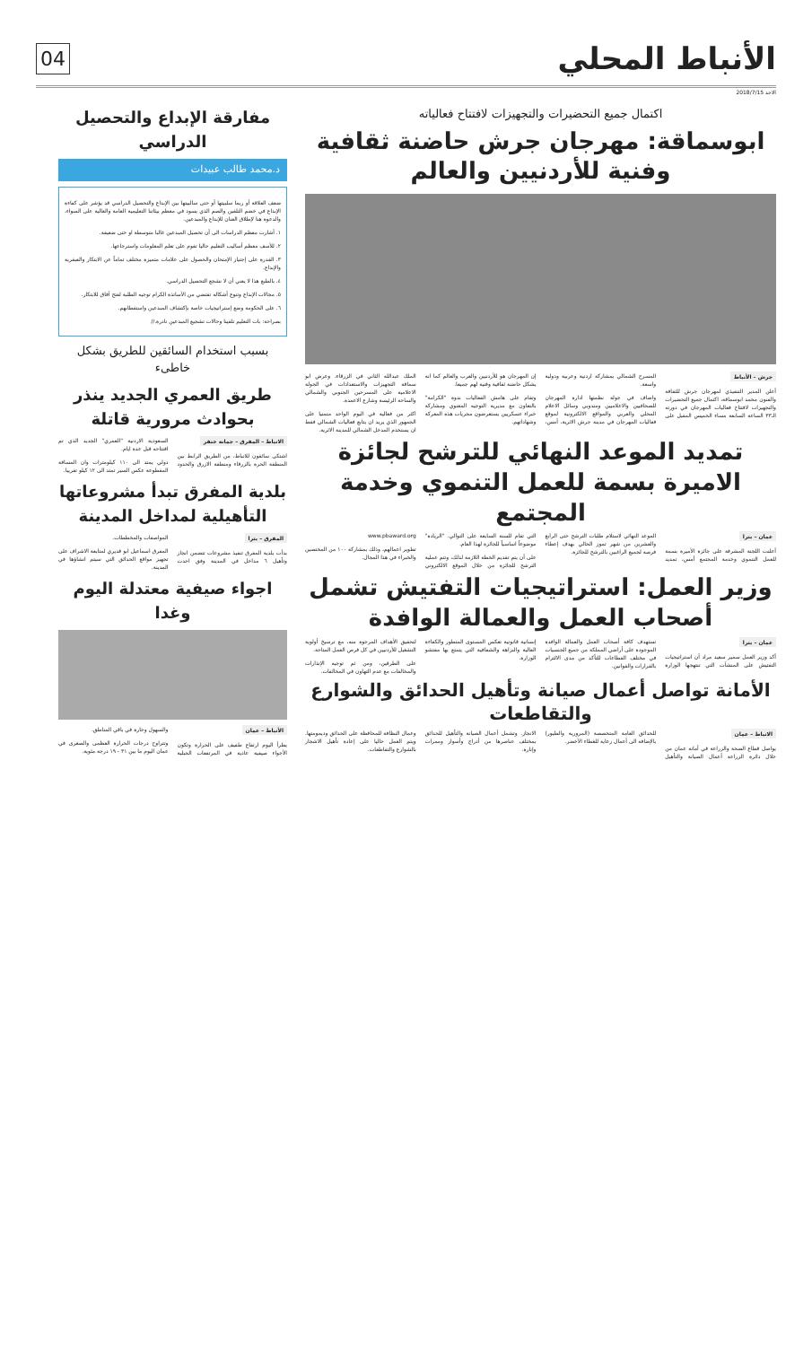الأنباط المحلي
04
الاحد 2018/7/15
اكتمال جميع التحضيرات والتجهيزات لافتتاح فعالياته
ابوسماقة: مهرجان جرش حاضنة ثقافية وفنية للأردنيين والعالم
جرش – الأنباط
أعلن المدير التنفيذي لمهرجان جرش للثقافة والفنون محمد ابوسماقة، اكتمال جميع التحضيرات والتجهيزات لافتتاح فعاليات المهرجان في دورته الـ٣٣ الساعة السابعة مساء الخميس المقبل على المسرح الشمالي بمشاركة اردنية وعربية ودولية واسعة.
واضاف في جولة نظمتها ادارة المهرجان للصحافيين والاعلاميين ومندوبي وسائل الاعلام المحلي والعربي والمواقع الالكترونية لموقع فعاليات المهرجان في مدينة جرش الاثرية، أمس، إن المهرجان هو للأردنيين والعرب والعالم كما انه يشكل حاضنة ثقافية وفنية لهم جميعا.
وتقام على هامش الفعاليات ندوة "الكرامة" بالتعاون مع مديرية التوجيه المعنوي ومشاركة خبراء عسكريين يستعرضون مجريات هذه المعركة وشهاداتهم.
الملك عبدالله الثاني في الزرقاء، وعرض ابو سماقة التجهيزات والاستعدادات في الجولة الاعلامية على المسرحين الجنوبي والشمالي والساحة الرئيسة وشارع الاعمدة.
اكثر من فعالية في اليوم الواحد متمنيا على الجمهور الذي يريد ان يتابع فعاليات الشمالي فقط ان يستخدم المدخل الشمالي للمدينة الاثرية.
تمديد الموعد النهائي للترشح لجائزة الاميرة بسمة للعمل التنموي وخدمة المجتمع
عمان – بترا
أعلنت اللجنة المشرفة على جائزة الأميرة بسمة للعمل التنموي وخدمة المجتمع أمس، تمديد الموعد النهائي لاستلام طلبات الترشح حتى الرابع والعشرين من شهر تموز الحالي بهدف إعطاء فرصة لجميع الراغبين بالترشح للجائزة.
التي تقام للسنة السابعة على التوالي. "الريادة" موضوعاً اساسياً للجائزة لهذا العام.
على أن يتم تقديم الخطة اللازمة لذلك، وتتم عملية الترشح للجائزة من خلال الموقع الالكتروني www.pbaward.org
تطوير اعمالهم، وذلك بمشاركة ١٠٠ من المختصين والخبراء في هذا المجال.
وزير العمل: استراتيجيات التفتيش تشمل أصحاب العمل والعمالة الوافدة
عمان – بترا
أكد وزير العمل سمير سعيد مراد أن استراتيجيات التفتيش على المنشآت التي تنتهجها الوزارة تستهدف كافة أصحاب العمل والعمالة الوافدة الموجودة على أراضي المملكة من جميع الجنسيات في مختلف القطاعات للتأكد من مدى الالتزام بالقرارات والقوانين.
إنسانية قانونية تعكس المستوى المتطور والكفاءة العالية والنزاهة والشفافية التي يتمتع بها مفتشو الوزارة.
لتحقيق الأهداف المرجوة منه، مع ترسيخ أولوية التشغيل للأردنيين في كل فرص العمل المتاحة.
على الطرفين، ومن ثم توجيه الإنذارات والمخالفات مع عدم التهاون في المخالفات.
الأمانة تواصل أعمال صيانة وتأهيل الحدائق والشوارع والتقاطعات
الانباط – عمان
يواصل قطاع الصحة والزراعة في أمانة عمان من خلال دائرة الزراعة أعمال الصيانة والتأهيل للحدائق العامة المتخصصة (المرورية والطيور) بالإضافة الى أعمال رعاية للغطاء الأخضر.
الانجاز. وتشمل أعمال الصيانة والتأهيل للحدائق بمختلف عناصرها من أدراج وأسوار وممرات وإنارة.
وعمال النظافة للمحافظة على الحدائق وديمومتها. ويتم العمل حاليا على إعادة تأهيل الاشجار بالشوارع والتقاطعات.
مفارقة الإبداع والتحصيل الدراسي
د.محمد طالب عبيدات
ضعف العلاقة أو ربما سلبيتها أو حتى سالبيتها بين الإبداع والتحصيل الدراسي قد يؤشر على كفاءة الإبداع في خضم التلقين والصم الذي يسود في معظم بيئاتنا التعليمية العامة والعالية على السواء، والدعوة هنا لإطلاق العنان للإبداع والمبدعين.
١. أشارت معظم الدراسات الى أن تحصيل المبدعين غالبا متوسطة او حتى ضعيفة.
٢. للأسف معظم أساليب التعليم حاليا تقوم على تعلم المعلومات واسترجاعها.
٣. القدرة على إجتياز الإمتحان والحصول على علامات متميزة مختلف تماماً عن الابتكار والعبقرية والإبداع.
٤. بالطبع هذا لا يعني أن لا نشجع التحصيل الدراسي.
٥. مجالات الإبداع وتنوع أشكاله تقتضي من الأساتذة الكرام توجيه الطلبة لفتح آفاق للابتكار.
٦. على الحكومة وضع إستراتيجيات خاصة بإكتشاف المبدعين واستقطابهم.
بصراحة: بات التعليم تلقينا وحالات تشجيع المبدعين نادرة.//
بسبب استخدام السائقين للطريق بشكل خاطىء
طريق العمري الجديد ينذر بحوادث مرورية قاتلة
الانباط – المفرق – جمانة خنفر
اشتكى سائقون للانباط، من الطريق الرابط بين المنطقة الحرة بالزرقاء ومنطقة الازرق والحدود السعودية الاردنية "العمري" الجديد الذي تم افتتاحه قبل عدة ايام.
دولي يمتد الى ١١٠ كيلومترات وان المسافة المقطوعة عكس السير تمتد الى ١٢ كيلو تقريبا.
بلدية المفرق تبدأ مشروعاتها التأهيلية لمداخل المدينة
المفرق – بترا
بدأت بلدية المفرق تنفيذ مشروعات تتضمن انجاز وتأهيل ٦ مداخل في المدينة وفق احدث المواصفات والمخططات.
المفرق اسماعيل ابو قديري لمتابعة الاشراف على تجهيز مواقع الحدائق التي سيتم انشاؤها في المدينة.
اجواء صيفية معتدلة اليوم وغدا
الأنباط – عمان
يطرأ اليوم ارتفاع طفيف على الحرارة وتكون الأجواء صيفية عادية في المرتفعات الجبلية والسهول وحارة في باقي المناطق.
وتتراوح درجات الحرارة العظمى والصغرى في عمان اليوم ما بين ٣١ - ١٩ درجة مئوية.